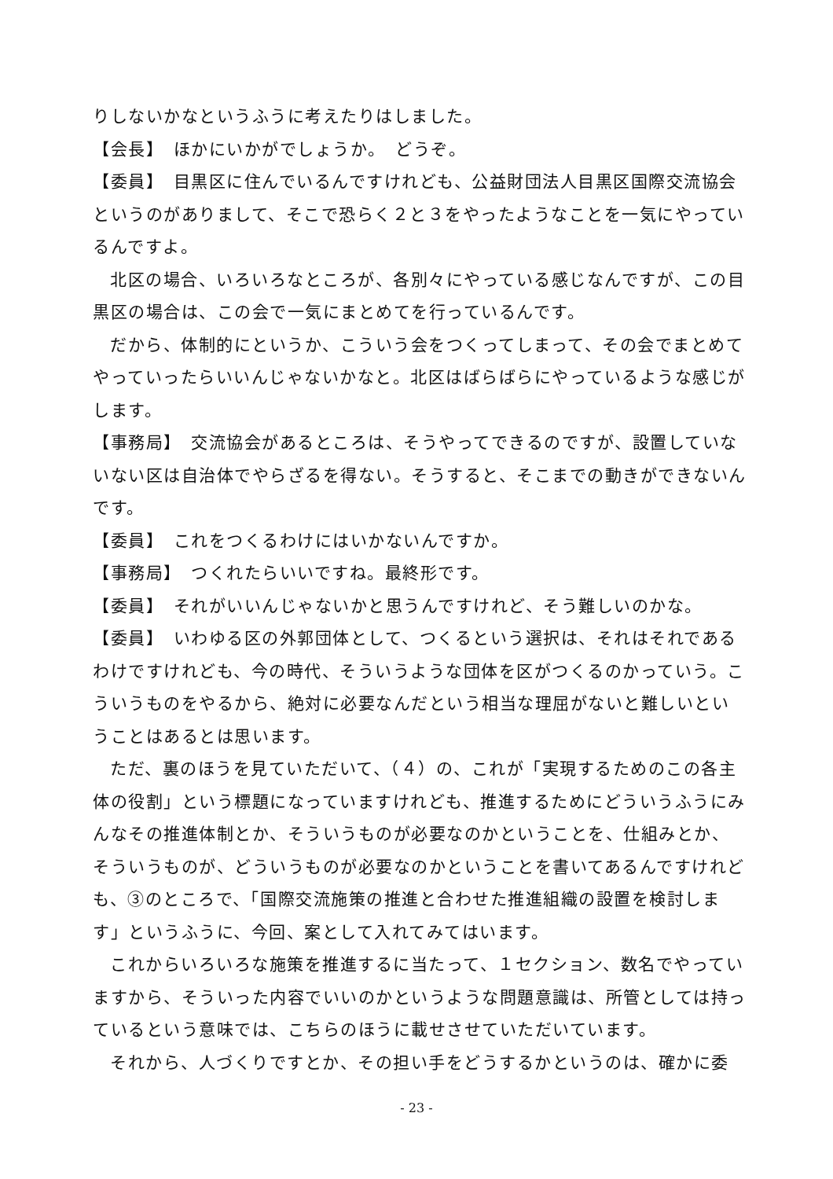りしないかなというふうに考えたりはしました。
【会長】　ほかにいかがでしょうか。　どうぞ。
【委員】　目黒区に住んでいるんですけれども、公益財団法人目黒区国際交流協会というのがありまして、そこで恐らく２と３をやったようなことを一気にやっているんですよ。
北区の場合、いろいろなところが、各別々にやっている感じなんですが、この目黒区の場合は、この会で一気にまとめてを行っているんです。
だから、体制的にというか、こういう会をつくってしまって、その会でまとめてやっていったらいいんじゃないかなと。北区はばらばらにやっているような感じがします。
【事務局】　交流協会があるところは、そうやってできるのですが、設置していないない区は自治体でやらざるを得ない。そうすると、そこまでの動きができないんです。
【委員】　これをつくるわけにはいかないんですか。
【事務局】　つくれたらいいですね。最終形です。
【委員】　それがいいんじゃないかと思うんですけれど、そう難しいのかな。
【委員】　いわゆる区の外郭団体として、つくるという選択は、それはそれであるわけですけれども、今の時代、そういうような団体を区がつくるのかっていう。こういうものをやるから、絶対に必要なんだという相当な理屈がないと難しいということはあるとは思います。
ただ、裏のほうを見ていただいて、（４）の、これが「実現するためのこの各主体の役割」という標題になっていますけれども、推進するためにどういうふうにみんなその推進体制とか、そういうものが必要なのかということを、仕組みとか、そういうものが、どういうものが必要なのかということを書いてあるんですけれども、③のところで、「国際交流施策の推進と合わせた推進組織の設置を検討します」というふうに、今回、案として入れてみてはいます。
これからいろいろな施策を推進するに当たって、１セクション、数名でやっていますから、そういった内容でいいのかというような問題意識は、所管としては持っているという意味では、こちらのほうに載せさせていただいています。
それから、人づくりですとか、その担い手をどうするかというのは、確かに委
- 23 -